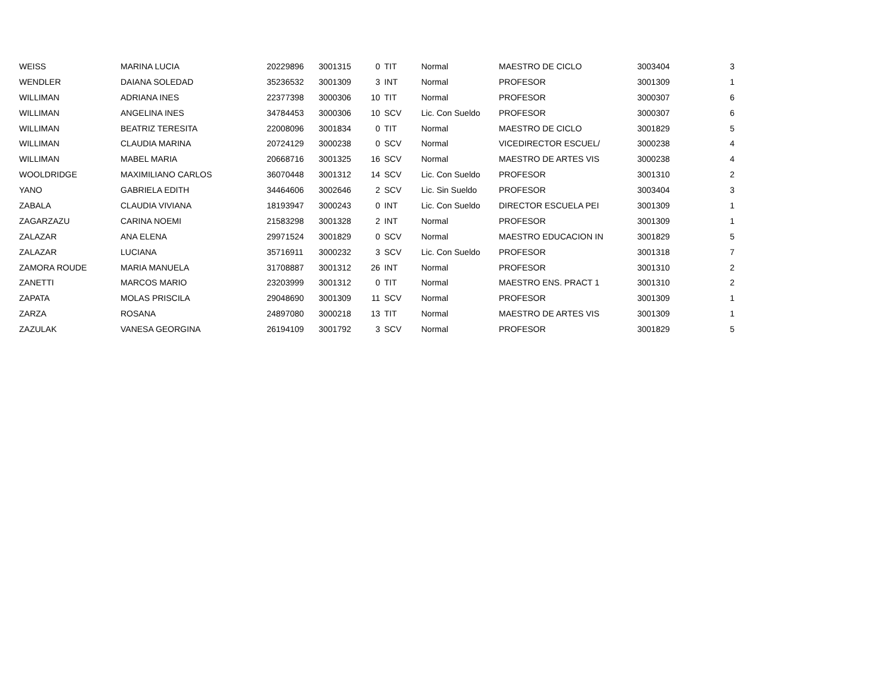| WEISS | MARINA LUCIA | 20229896 | 3001315 | 0 | TIT | Normal | MAESTRO DE CICLO | 3003404 | 3 |
| WENDLER | DAIANA SOLEDAD | 35236532 | 3001309 | 3 | INT | Normal | PROFESOR | 3001309 | 1 |
| WILLIMAN | ADRIANA INES | 22377398 | 3000306 | 10 | TIT | Normal | PROFESOR | 3000307 | 6 |
| WILLIMAN | ANGELINA INES | 34784453 | 3000306 | 10 | SCV | Lic. Con Sueldo | PROFESOR | 3000307 | 6 |
| WILLIMAN | BEATRIZ TERESITA | 22008096 | 3001834 | 0 | TIT | Normal | MAESTRO DE CICLO | 3001829 | 5 |
| WILLIMAN | CLAUDIA MARINA | 20724129 | 3000238 | 0 | SCV | Normal | VICEDIRECTOR ESCUEL/ | 3000238 | 4 |
| WILLIMAN | MABEL MARIA | 20668716 | 3001325 | 16 | SCV | Normal | MAESTRO DE ARTES VIS | 3000238 | 4 |
| WOOLDRIDGE | MAXIMILIANO CARLOS | 36070448 | 3001312 | 14 | SCV | Lic. Con Sueldo | PROFESOR | 3001310 | 2 |
| YANO | GABRIELA EDITH | 34464606 | 3002646 | 2 | SCV | Lic. Sin Sueldo | PROFESOR | 3003404 | 3 |
| ZABALA | CLAUDIA VIVIANA | 18193947 | 3000243 | 0 | INT | Lic. Con Sueldo | DIRECTOR ESCUELA PEI | 3001309 | 1 |
| ZAGARZAZU | CARINA NOEMI | 21583298 | 3001328 | 2 | INT | Normal | PROFESOR | 3001309 | 1 |
| ZALAZAR | ANA ELENA | 29971524 | 3001829 | 0 | SCV | Normal | MAESTRO EDUCACION IN | 3001829 | 5 |
| ZALAZAR | LUCIANA | 35716911 | 3000232 | 3 | SCV | Lic. Con Sueldo | PROFESOR | 3001318 | 7 |
| ZAMORA ROUDE | MARIA MANUELA | 31708887 | 3001312 | 26 | INT | Normal | PROFESOR | 3001310 | 2 |
| ZANETTI | MARCOS MARIO | 23203999 | 3001312 | 0 | TIT | Normal | MAESTRO ENS. PRACT 1 | 3001310 | 2 |
| ZAPATA | MOLAS PRISCILA | 29048690 | 3001309 | 11 | SCV | Normal | PROFESOR | 3001309 | 1 |
| ZARZA | ROSANA | 24897080 | 3000218 | 13 | TIT | Normal | MAESTRO DE ARTES VIS | 3001309 | 1 |
| ZAZULAK | VANESA GEORGINA | 26194109 | 3001792 | 3 | SCV | Normal | PROFESOR | 3001829 | 5 |